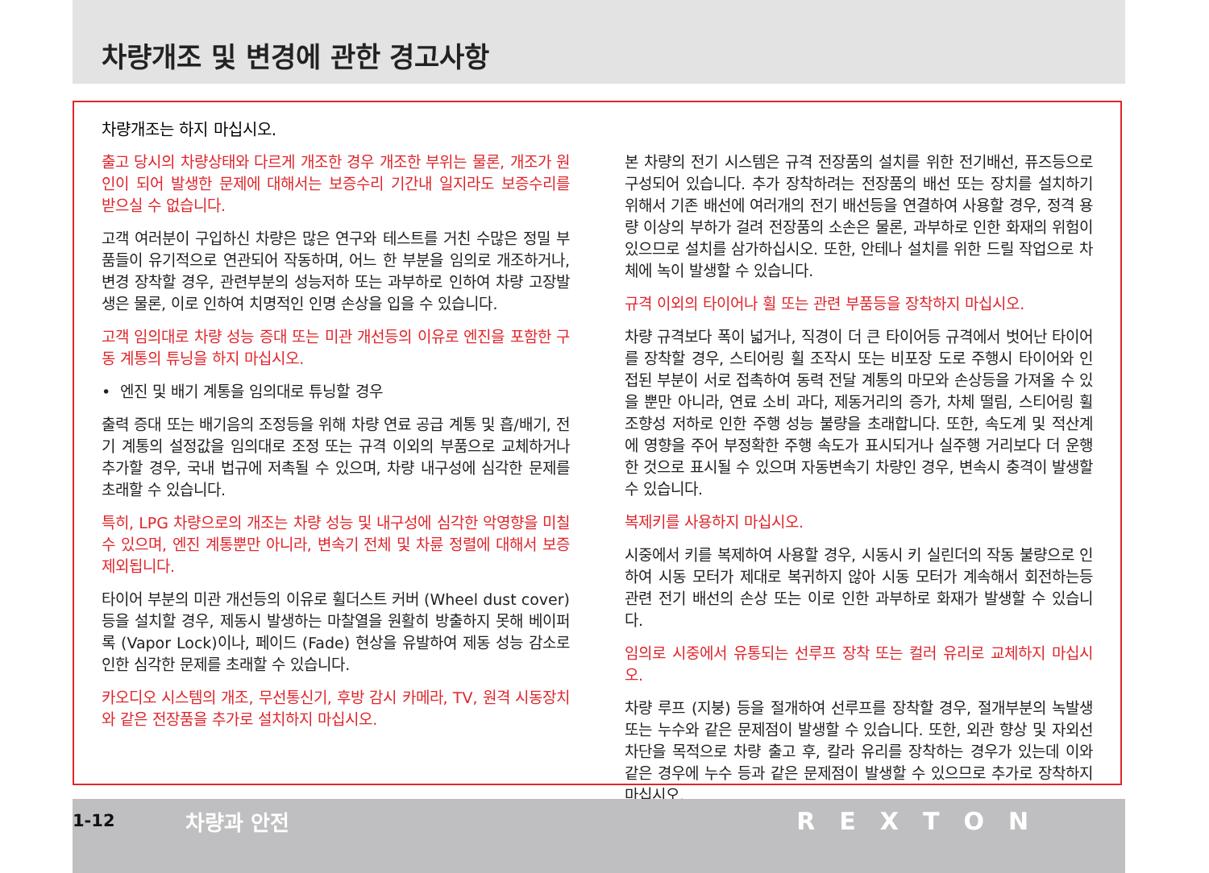차량개조 및 변경에 관한 경고사항
차량개조는 하지 마십시오.
출고 당시의 차량상태와 다르게 개조한 경우 개조한 부위는 물론, 개조가 원인이 되어 발생한 문제에 대해서는 보증수리 기간내 일지라도 보증수리를 받으실 수 없습니다.
고객 여러분이 구입하신 차량은 많은 연구와 테스트를 거친 수많은 정밀 부품들이 유기적으로 연관되어 작동하며, 어느 한 부분을 임의로 개조하거나, 변경 장착할 경우, 관련부분의 성능저하 또는 과부하로 인하여 차량 고장발생은 물론, 이로 인하여 치명적인 인명 손상을 입을 수 있습니다.
고객 임의대로 차량 성능 증대 또는 미관 개선등의 이유로 엔진을 포함한 구동 계통의 튜닝을 하지 마십시오.
• 엔진 및 배기 계통을 임의대로 튜닝할 경우
출력 증대 또는 배기음의 조정등을 위해 차량 연료 공급 계통 및 흡/배기, 전기 계통의 설정값을 임의대로 조정 또는 규격 이외의 부품으로 교체하거나 추가할 경우, 국내 법규에 저촉될 수 있으며, 차량 내구성에 심각한 문제를 초래할 수 있습니다.
특히, LPG 차량으로의 개조는 차량 성능 및 내구성에 심각한 악영향을 미칠 수 있으며, 엔진 계통뿐만 아니라, 변속기 전체 및 차륜 정렬에 대해서 보증제외됩니다.
타이어 부분의 미관 개선등의 이유로 휠더스트 커버 (Wheel dust cover)등을 설치할 경우, 제동시 발생하는 마찰열을 원활히 방출하지 못해 베이퍼 록 (Vapor Lock)이나, 페이드 (Fade) 현상을 유발하여 제동 성능 감소로 인한 심각한 문제를 초래할 수 있습니다.
카오디오 시스템의 개조, 무선통신기, 후방 감시 카메라, TV, 원격 시동장치와 같은 전장품을 추가로 설치하지 마십시오.
본 차량의 전기 시스템은 규격 전장품의 설치를 위한 전기배선, 퓨즈등으로 구성되어 있습니다. 추가 장착하려는 전장품의 배선 또는 장치를 설치하기 위해서 기존 배선에 여러개의 전기 배선등을 연결하여 사용할 경우, 정격 용량 이상의 부하가 걸려 전장품의 소손은 물론, 과부하로 인한 화재의 위험이 있으므로 설치를 삼가하십시오. 또한, 안테나 설치를 위한 드릴 작업으로 차체에 녹이 발생할 수 있습니다.
규격 이외의 타이어나 휠 또는 관련 부품등을 장착하지 마십시오.
차량 규격보다 폭이 넓거나, 직경이 더 큰 타이어등 규격에서 벗어난 타이어를 장착할 경우, 스티어링 휠 조작시 또는 비포장 도로 주행시 타이어와 인접된 부분이 서로 접촉하여 동력 전달 계통의 마모와 손상등을 가져올 수 있을 뿐만 아니라, 연료 소비 과다, 제동거리의 증가, 차체 떨림, 스티어링 휠 조향성 저하로 인한 주행 성능 불량을 초래합니다. 또한, 속도계 및 적산계에 영향을 주어 부정확한 주행 속도가 표시되거나 실주행 거리보다 더 운행한 것으로 표시될 수 있으며 자동변속기 차량인 경우, 변속시 충격이 발생할 수 있습니다.
복제키를 사용하지 마십시오.
시중에서 키를 복제하여 사용할 경우, 시동시 키 실린더의 작동 불량으로 인하여 시동 모터가 제대로 복귀하지 않아 시동 모터가 계속해서 회전하는등 관련 전기 배선의 손상 또는 이로 인한 과부하로 화재가 발생할 수 있습니다.
임의로 시중에서 유통되는 선루프 장착 또는 컬러 유리로 교체하지 마십시오.
차량 루프 (지붕) 등을 절개하여 선루프를 장착할 경우, 절개부분의 녹발생 또는 누수와 같은 문제점이 발생할 수 있습니다. 또한, 외관 향상 및 자외선 차단을 목적으로 차량 출고 후, 칼라 유리를 장착하는 경우가 있는데 이와 같은 경우에 누수 등과 같은 문제점이 발생할 수 있으므로 추가로 장착하지 마십시오.
1-12 차량과 안전 REXTON